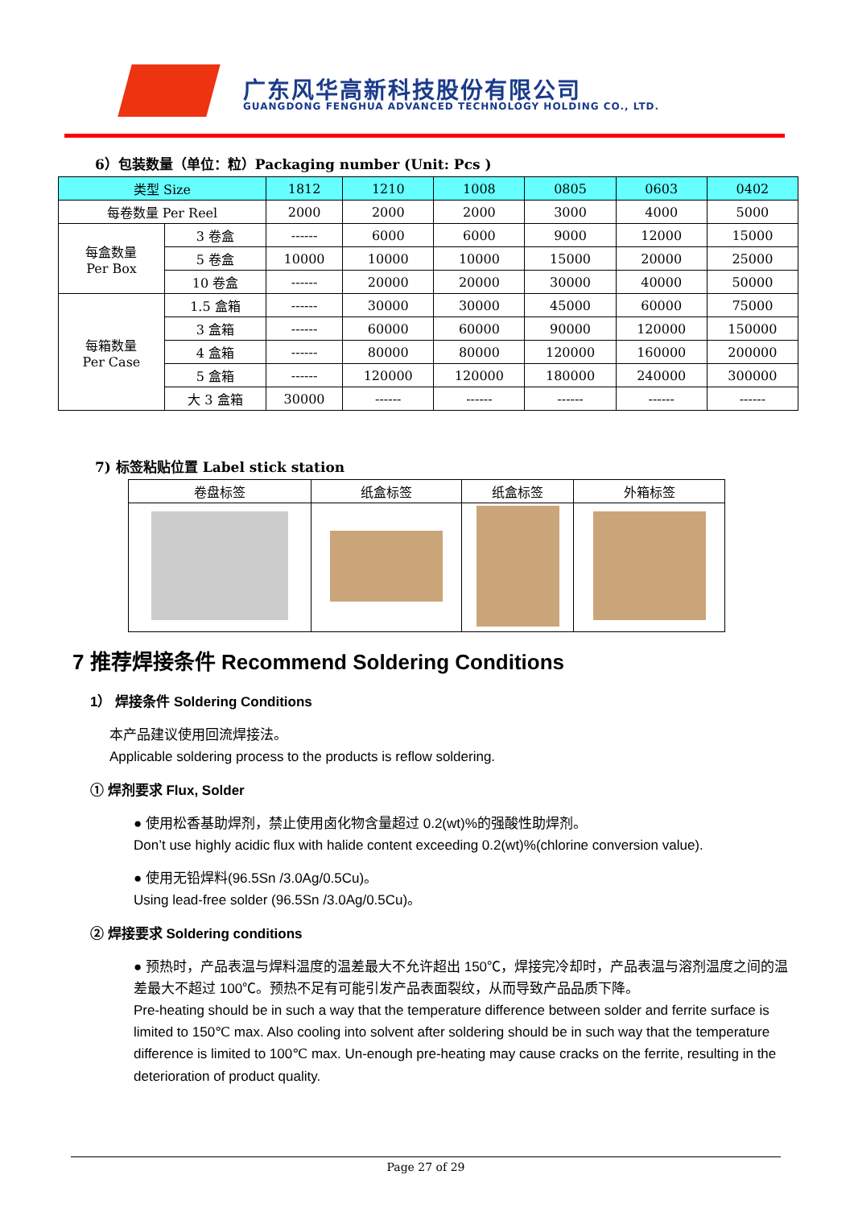广东风华高新科技股份有限公司
GUANGDONG FENGHUA ADVANCED TECHNOLOGY HOLDING CO., LTD.
6）包装数量（单位：粒）Packaging number (Unit: Pcs )
| 类型 Size | | 1812 | 1210 | 1008 | 0805 | 0603 | 0402 |
| --- | --- | --- | --- | --- | --- | --- | --- |
| 每卷数量 Per Reel | | 2000 | 2000 | 2000 | 3000 | 4000 | 5000 |
| 每盒数量 Per Box | 3 卷盒 | ------ | 6000 | 6000 | 9000 | 12000 | 15000 |
| | 5 卷盒 | 10000 | 10000 | 10000 | 15000 | 20000 | 25000 |
| | 10 卷盒 | ------ | 20000 | 20000 | 30000 | 40000 | 50000 |
| 每箱数量 Per Case | 1.5 盒箱 | ------ | 30000 | 30000 | 45000 | 60000 | 75000 |
| | 3 盒箱 | ------ | 60000 | 60000 | 90000 | 120000 | 150000 |
| | 4 盒箱 | ------ | 80000 | 80000 | 120000 | 160000 | 200000 |
| | 5 盒箱 | ------ | 120000 | 120000 | 180000 | 240000 | 300000 |
| | 大 3 盒箱 | 30000 | ------ | ------ | ------ | ------ | ------ |
7) 标签粘贴位置 Label stick station
| 卷盘标签 | 纸盒标签 | 纸盒标签 | 外箱标签 |
7 推荐焊接条件 Recommend Soldering Conditions
1） 焊接条件 Soldering Conditions
本产品建议使用回流焊接法。
Applicable soldering process to the products is reflow soldering.
① 焊剂要求 Flux, Solder
● 使用松香基助焊剂，禁止使用卤化物含量超过 0.2(wt)%的强酸性助焊剂。
Don’t use highly acidic flux with halide content exceeding 0.2(wt)%(chlorine conversion value).
● 使用无铅焊料(96.5Sn /3.0Ag/0.5Cu)。
Using lead-free solder (96.5Sn /3.0Ag/0.5Cu)。
② 焊接要求 Soldering conditions
● 预热时，产品表温与焊料温度的温差最大不允许超出 150℃，焊接完冷却时，产品表温与溶剂温度之间的温差最大不超过 100℃。预热不足有可能引发产品表面裂纹，从而导致产品品质下降。
Pre-heating should be in such a way that the temperature difference between solder and ferrite surface is limited to 150℃ max. Also cooling into solvent after soldering should be in such way that the temperature difference is limited to 100℃ max. Un-enough pre-heating may cause cracks on the ferrite, resulting in the deterioration of product quality.
Page 27 of 29